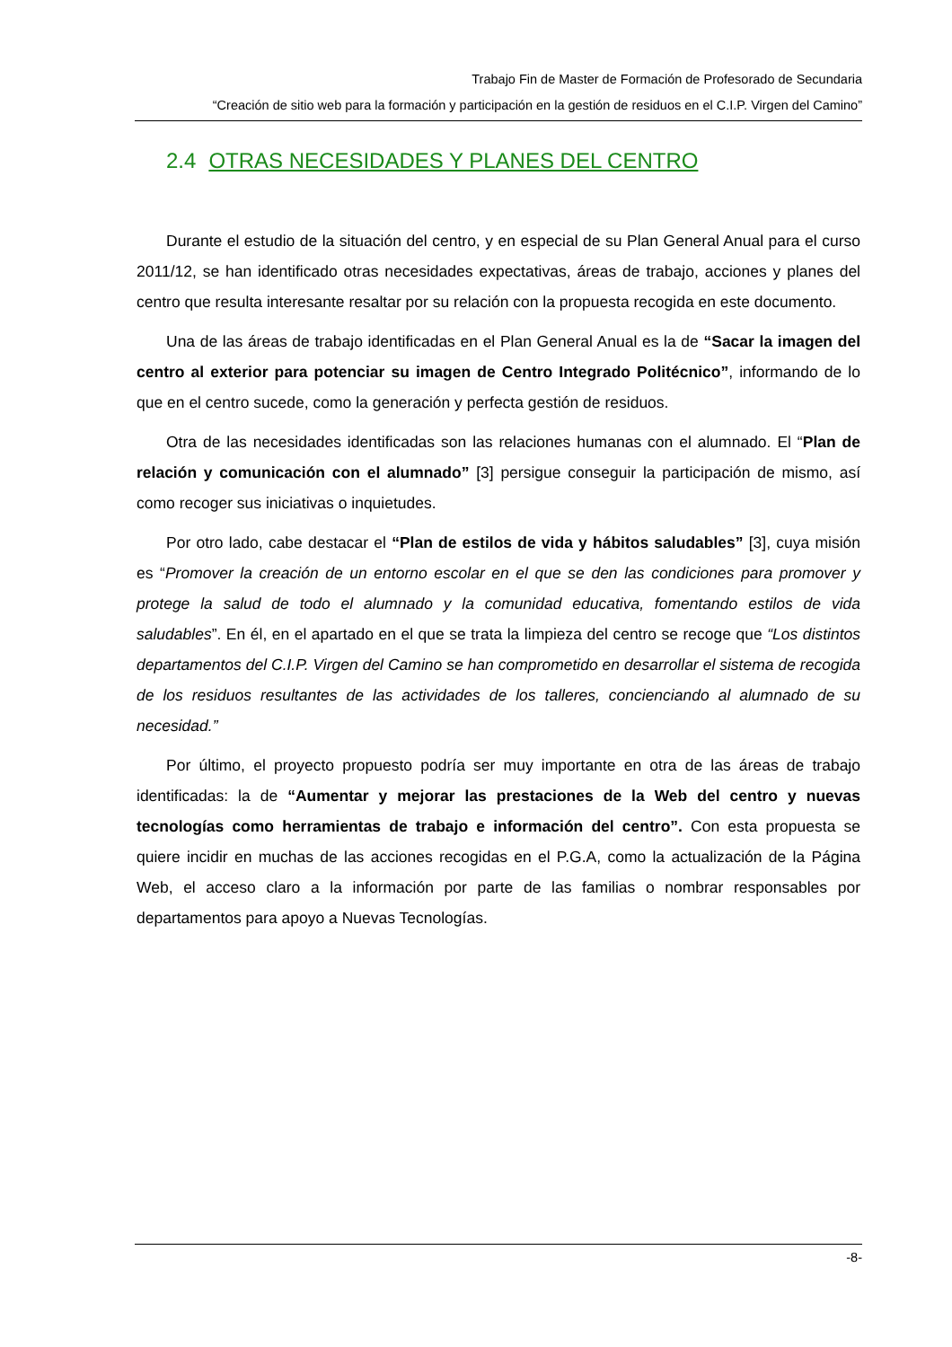Trabajo Fin de Master de Formación de Profesorado de Secundaria
“Creación de sitio web para la formación y participación en la gestión de residuos en el C.I.P. Virgen del Camino”
2.4 OTRAS NECESIDADES Y PLANES DEL CENTRO
Durante el estudio de la situación del centro, y en especial de su Plan General Anual para el curso 2011/12, se han identificado otras necesidades expectativas, áreas de trabajo, acciones y planes del centro que resulta interesante resaltar por su relación con la propuesta recogida en este documento.
Una de las áreas de trabajo identificadas en el Plan General Anual es la de “Sacar la imagen del centro al exterior para potenciar su imagen de Centro Integrado Politécnico”, informando de lo que en el centro sucede, como la generación y perfecta gestión de residuos.
Otra de las necesidades identificadas son las relaciones humanas con el alumnado. El “Plan de relación y comunicación con el alumnado” [3] persigue conseguir la participación de mismo, así como recoger sus iniciativas o inquietudes.
Por otro lado, cabe destacar el “Plan de estilos de vida y hábitos saludables” [3], cuya misión es “Promover la creación de un entorno escolar en el que se den las condiciones para promover y protege la salud de todo el alumnado y la comunidad educativa, fomentando estilos de vida saludables”. En él, en el apartado en el que se trata la limpieza del centro se recoge que “Los distintos departamentos del C.I.P. Virgen del Camino se han comprometido en desarrollar el sistema de recogida de los residuos resultantes de las actividades de los talleres, concienciando al alumnado de su necesidad.”
Por último, el proyecto propuesto podría ser muy importante en otra de las áreas de trabajo identificadas: la de “Aumentar y mejorar las prestaciones de la Web del centro y nuevas tecnologías como herramientas de trabajo e información del centro”. Con esta propuesta se quiere incidir en muchas de las acciones recogidas en el P.G.A, como la actualización de la Página Web, el acceso claro a la información por parte de las familias o nombrar responsables por departamentos para apoyo a Nuevas Tecnologías.
-8-